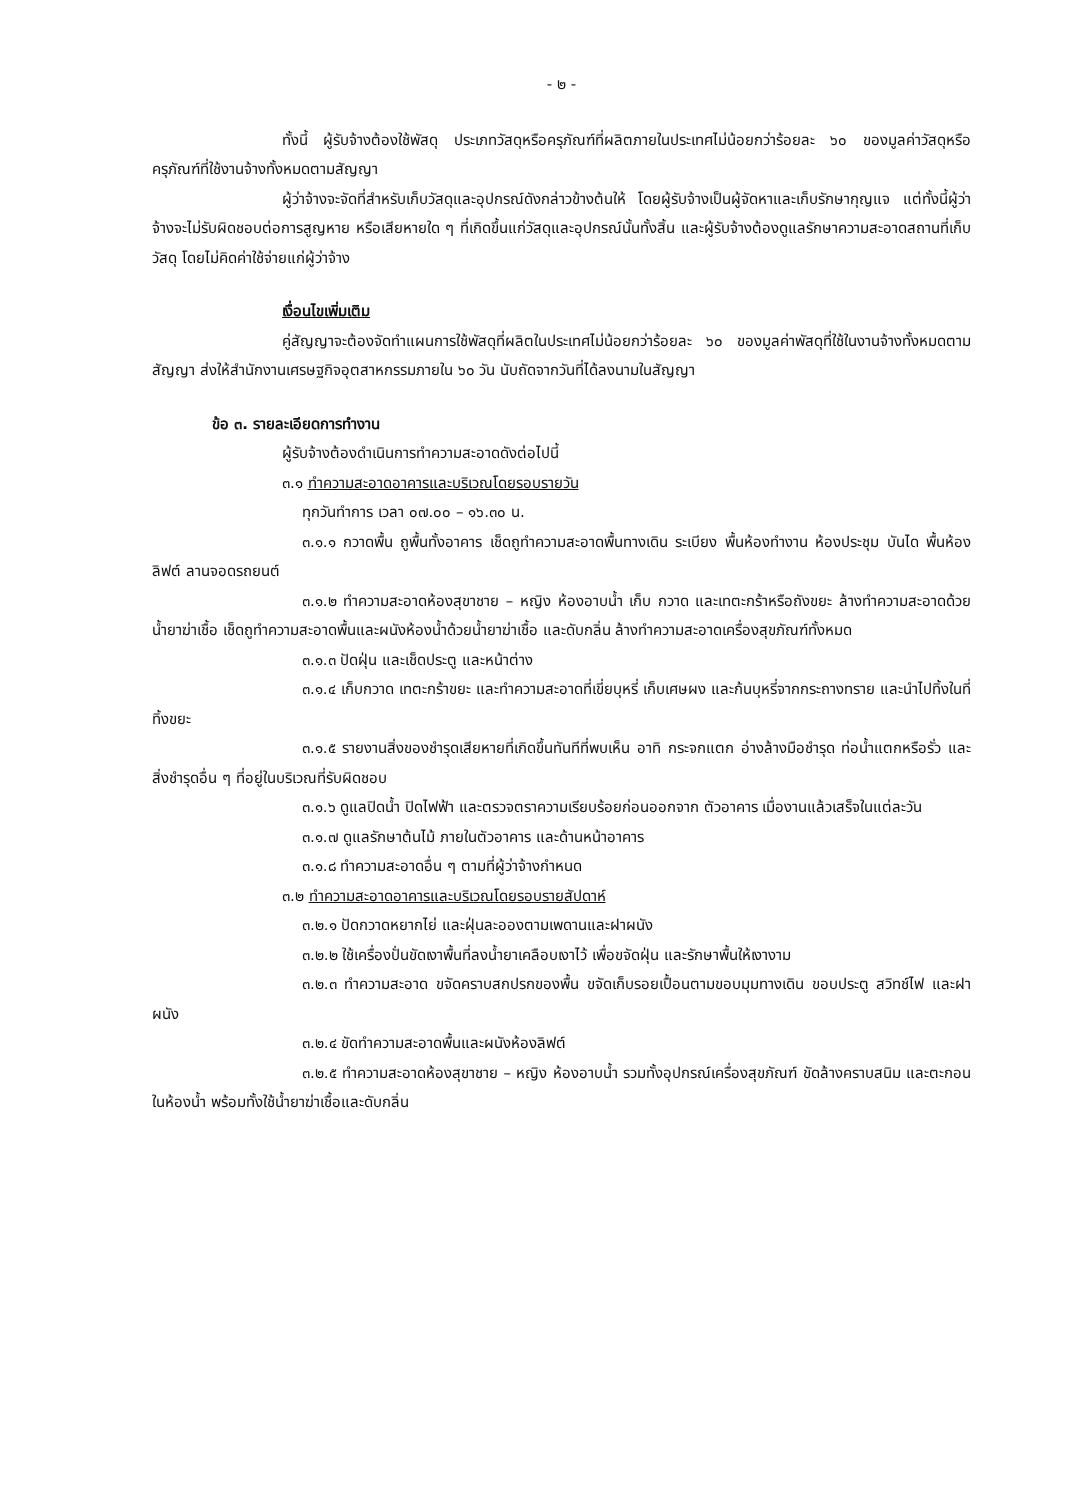- ๒ -
ทั้งนี้ ผู้รับจ้างต้องใช้พัสดุ ประเภทวัสดุหรือครุภัณฑ์ที่ผลิตภายในประเทศไม่น้อยกว่าร้อยละ ๖๐ ของมูลค่าวัสดุหรือครุภัณฑ์ที่ใช้งานจ้างทั้งหมดตามสัญญา
ผู้ว่าจ้างจะจัดที่สำหรับเก็บวัสดุและอุปกรณ์ดังกล่าวข้างต้นให้ โดยผู้รับจ้างเป็นผู้จัดหาและเก็บรักษากุญแจ แต่ทั้งนี้ผู้ว่าจ้างจะไม่รับผิดชอบต่อการสูญหาย หรือเสียหายใด ๆ ที่เกิดขึ้นแก่วัสดุและอุปกรณ์นั้นทั้งสิ้น และผู้รับจ้างต้องดูแลรักษาความสะอาดสถานที่เก็บวัสดุ โดยไม่คิดค่าใช้จ่ายแก่ผู้ว่าจ้าง
เงื่อนไขเพิ่มเติม
คู่สัญญาจะต้องจัดทำแผนการใช้พัสดุที่ผลิตในประเทศไม่น้อยกว่าร้อยละ ๖๐ ของมูลค่าพัสดุที่ใช้ในงานจ้างทั้งหมดตามสัญญา ส่งให้สำนักงานเศรษฐกิจอุตสาหกรรมภายใน ๖๐ วัน นับถัดจากวันที่ได้ลงนามในสัญญา
ข้อ ๓. รายละเอียดการทำงาน
ผู้รับจ้างต้องดำเนินการทำความสะอาดดังต่อไปนี้
๓.๑ ทำความสะอาดอาคารและบริเวณโดยรอบรายวัน
ทุกวันทำการ เวลา ๐๗.๐๐ – ๑๖.๓๐ น.
๓.๑.๑ กวาดพื้น ถูพื้นทั้งอาคาร เช็ดถูทำความสะอาดพื้นทางเดิน ระเบียง พื้นห้องทำงาน ห้องประชุม บันได พื้นห้องลิฟต์ ลานจอดรถยนต์
๓.๑.๒ ทำความสะอาดห้องสุขาชาย – หญิง ห้องอาบน้ำ เก็บ กวาด และเทตะกร้าหรือถังขยะ ล้างทำความสะอาดด้วยน้ำยาฆ่าเชื้อ เช็ดถูทำความสะอาดพื้นและผนังห้องน้ำด้วยน้ำยาฆ่าเชื้อ และดับกลิ่น ล้างทำความสะอาดเครื่องสุขภัณฑ์ทั้งหมด
๓.๑.๓ ปัดฝุ่น และเช็ดประตู และหน้าต่าง
๓.๑.๔ เก็บกวาด เทตะกร้าขยะ และทำความสะอาดที่เขี่ยบุหรี่ เก็บเศษผง และก้นบุหรี่จากกระถางทราย และนำไปทิ้งในที่ทิ้งขยะ
๓.๑.๕ รายงานสิ่งของชำรุดเสียหายที่เกิดขึ้นทันทีที่พบเห็น อาทิ กระจกแตก อ่างล้างมือชำรุด ท่อน้ำแตกหรือรั่ว และสิ่งชำรุดอื่น ๆ ที่อยู่ในบริเวณที่รับผิดชอบ
๓.๑.๖ ดูแลปิดน้ำ ปิดไฟฟ้า และตรวจตราความเรียบร้อยก่อนออกจาก ตัวอาคาร เมื่องานแล้วเสร็จในแต่ละวัน
๓.๑.๗ ดูแลรักษาต้นไม้ ภายในตัวอาคาร และด้านหน้าอาคาร
๓.๑.๘ ทำความสะอาดอื่น ๆ ตามที่ผู้ว่าจ้างกำหนด
๓.๒ ทำความสะอาดอาคารและบริเวณโดยรอบรายสัปดาห์
๓.๒.๑ ปัดกวาดหยากไย่ และฝุ่นละอองตามเพดานและฝาผนัง
๓.๒.๒ ใช้เครื่องปั่นขัดเงาพื้นที่ลงน้ำยาเคลือบเงาไว้ เพื่อขจัดฝุ่น และรักษาพื้นให้เงางาม
๓.๒.๓ ทำความสะอาด ขจัดคราบสกปรกของพื้น ขจัดเก็บรอยเปื้อนตามขอบมุมทางเดิน ขอบประตู สวิทช์ไฟ และฝาผนัง
๓.๒.๔ ขัดทำความสะอาดพื้นและผนังห้องลิฟต์
๓.๒.๕ ทำความสะอาดห้องสุขาชาย – หญิง ห้องอาบน้ำ รวมทั้งอุปกรณ์เครื่องสุขภัณฑ์ ขัดล้างคราบสนิม และตะกอนในห้องน้ำ พร้อมทั้งใช้น้ำยาฆ่าเชื้อและดับกลิ่น